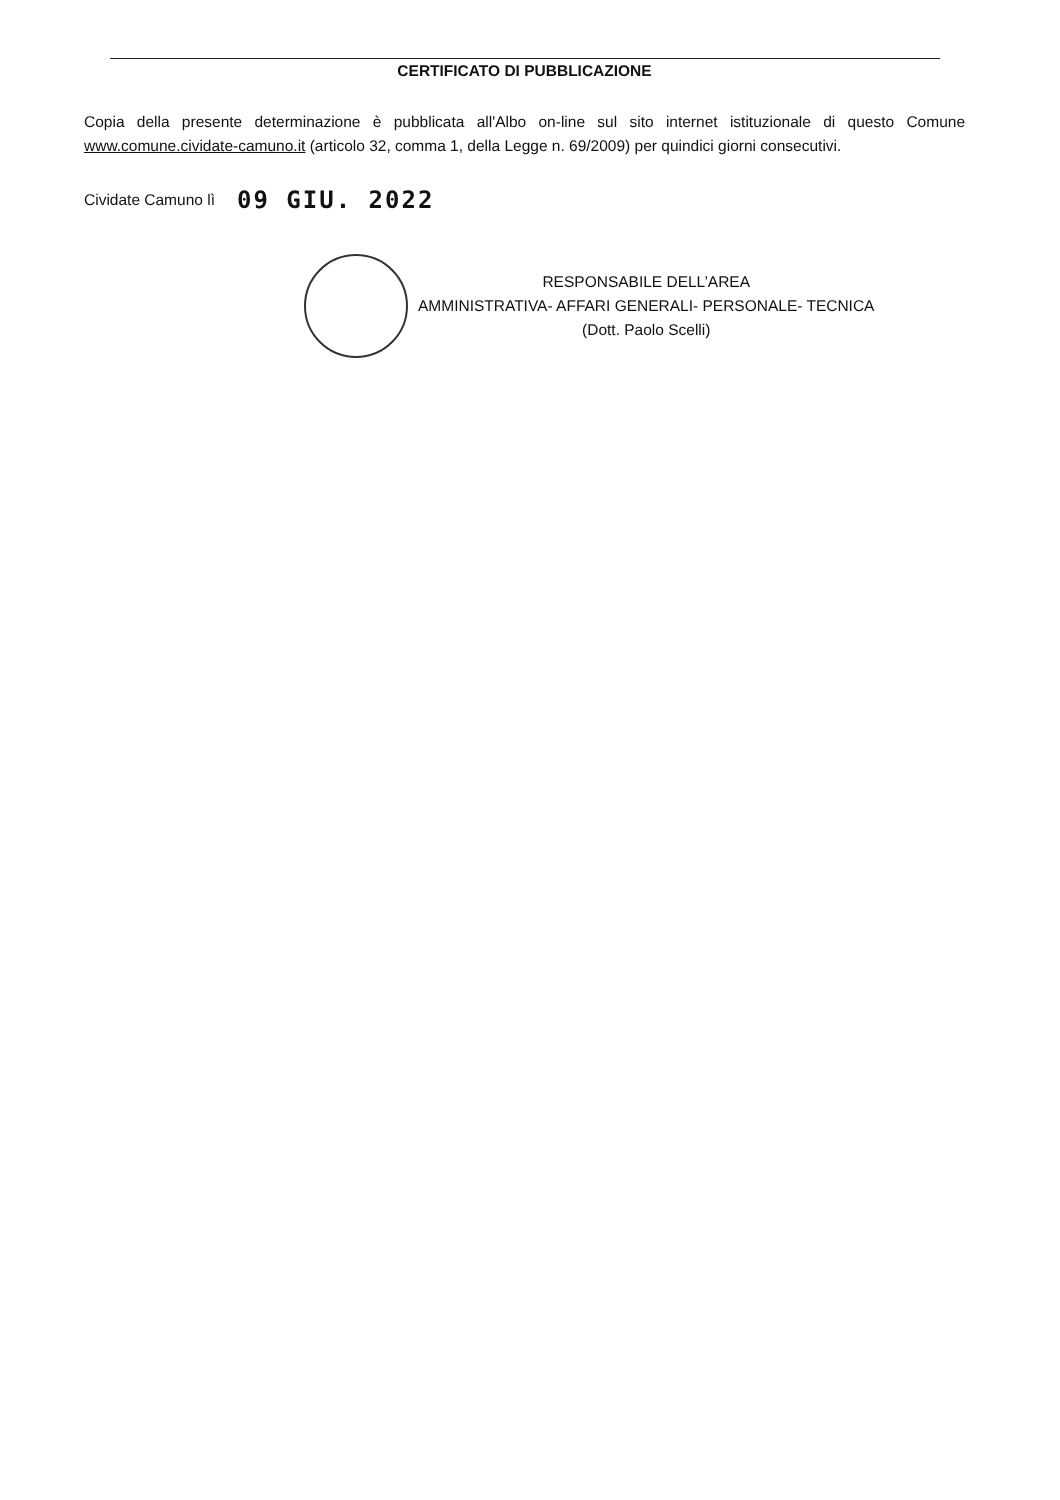CERTIFICATO DI PUBBLICAZIONE
Copia della presente determinazione è pubblicata all'Albo on-line sul sito internet istituzionale di questo Comune www.comune.cividate-camuno.it (articolo 32, comma 1, della Legge n. 69/2009) per quindici giorni consecutivi.
Cividate Camuno lì 09 GIU. 2022
RESPONSABILE DELL’AREA
AMMINISTRATIVA- AFFARI GENERALI- PERSONALE- TECNICA
(Dott. Paolo Scelli)